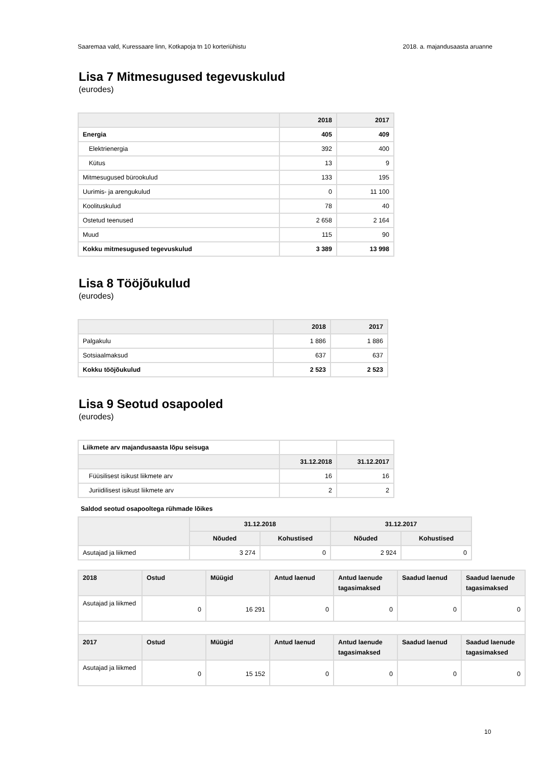Saaremaa vald, Kuressaare linn, Kotkapoja tn 10 korteriühistu 2018. a. majandusaasta aruanne
Lisa 7 Mitmesugused tegevuskulud
(eurodes)
| | 2018 | 2017 |
| --- | --- | --- |
| Energia | 405 | 409 |
| Elektrienergia | 392 | 400 |
| Kütus | 13 | 9 |
| Mitmesugused bürookulud | 133 | 195 |
| Uurimis- ja arengukulud | 0 | 11 100 |
| Koolituskulud | 78 | 40 |
| Ostetud teenused | 2 658 | 2 164 |
| Muud | 115 | 90 |
| Kokku mitmesugused tegevuskulud | 3 389 | 13 998 |
Lisa 8 Tööjõukulud
(eurodes)
| | 2018 | 2017 |
| --- | --- | --- |
| Palgakulu | 1 886 | 1 886 |
| Sotsiaalmaksud | 637 | 637 |
| Kokku tööjõukulud | 2 523 | 2 523 |
Lisa 9 Seotud osapooled
(eurodes)
| Liikmete arv majandusaasta lõpu seisuga | | |
| | 31.12.2018 | 31.12.2017 |
| Füüsilisest isikust liikmete arv | 16 | 16 |
| Juriidilisest isikust liikmete arv | 2 | 2 |
Saldod seotud osapooltega rühmade lõikes
| | 31.12.2018 | | 31.12.2017 | |
| --- | --- | --- | --- | --- |
| | Nõuded | Kohustised | Nõuded | Kohustised |
| Asutajad ja liikmed | 3 274 | 0 | 2 924 | 0 |
| 2018 | Ostud | Müügid | Antud laenud | Antud laenude tagasimaksed | Saadud laenud | Saadud laenude tagasimaksed |
| --- | --- | --- | --- | --- | --- | --- |
| Asutajad ja liikmed | 0 | 16 291 | 0 | 0 | 0 | 0 |
| 2017 | Ostud | Müügid | Antud laenud | Antud laenude tagasimaksed | Saadud laenud | Saadud laenude tagasimaksed |
| Asutajad ja liikmed | 0 | 15 152 | 0 | 0 | 0 | 0 |
10